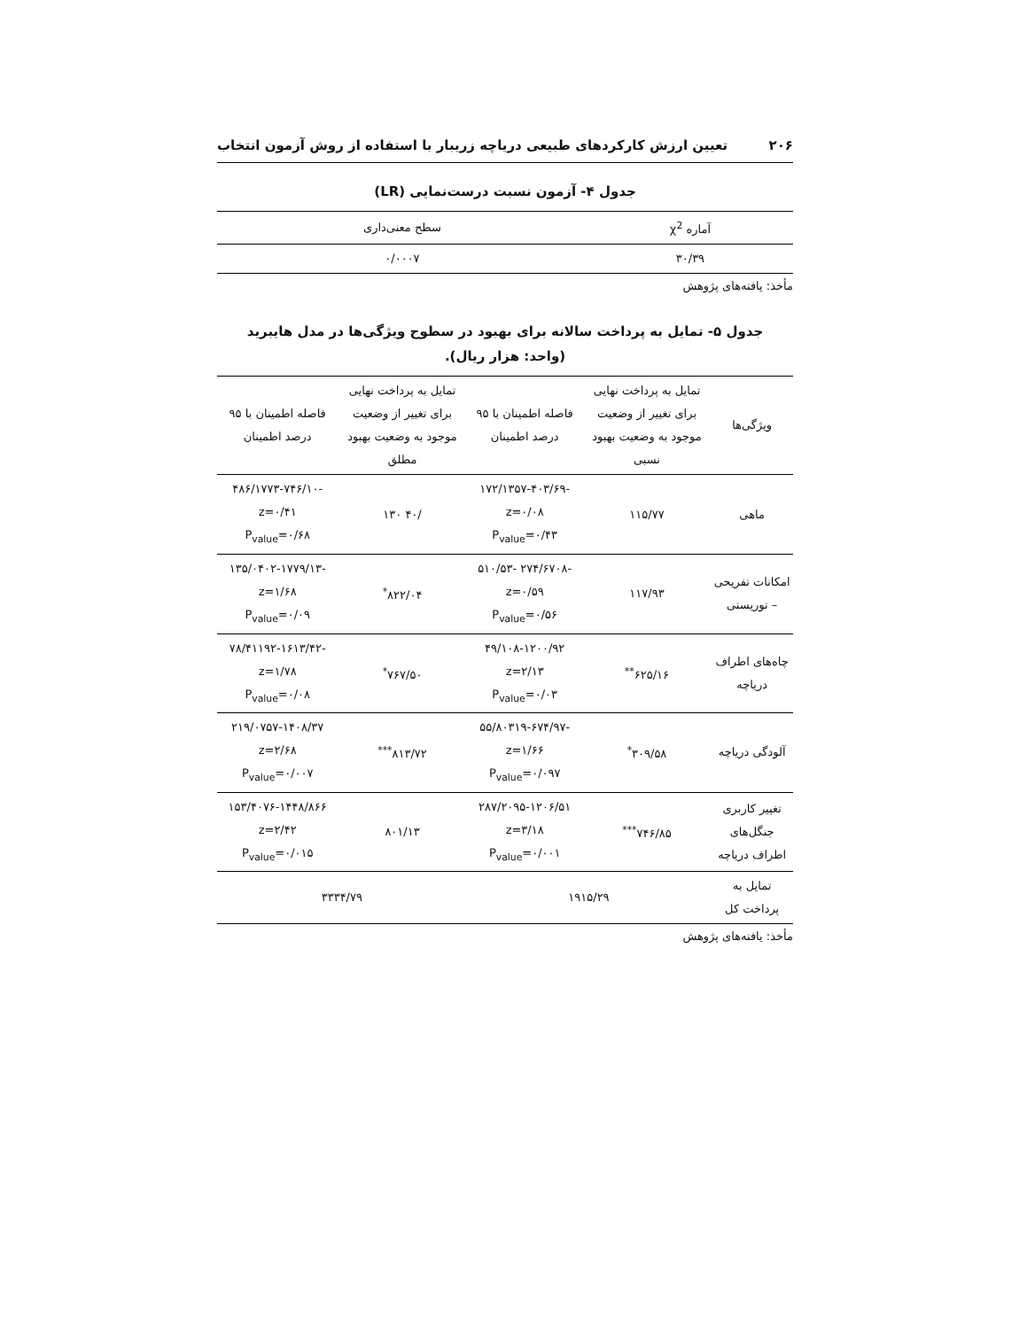۲۰۶ تعیین ارزش کارکردهای طبیعی دریاچه زریبار با استفاده از روش آزمون انتخاب
جدول ۴- آزمون نسبت درست‌نمایی (LR)
| آماره χ<sup>2</sup> | سطح معنی‌داری |
| --- | --- |
| ۳۰/۳۹ | ۰/۰۰۰۷ |
مأخذ: یافته‌های پژوهش
جدول ۵- تمایل به پرداخت سالانه برای بهبود در سطوح ویژگی‌ها در مدل هایبرید
(واحد: هزار ریال).
| ویژگی‌ها | تمایل به پرداخت نهایی برای تغییر از وضعیت موجود به وضعیت بهبود نسبی | فاصله اطمینان با ۹۵ درصد اطمینان | تمایل به پرداخت نهایی برای تغییر از وضعیت موجود به وضعیت بهبود مطلق | فاصله اطمینان با ۹۵ درصد اطمینان |
| --- | --- | --- | --- | --- |
| ماهی | ۱۱۵/۷۷ | -۱۷۲/۱۳۵۷-۴۰۳/۶۹ z=۰/۰۸ P<sub>value</sub>=۰/۴۳ | /۴۰ ۱۳۰ | -۴۸۶/۱۷۷۳-۷۴۶/۱۰ z=۰/۴۱ P<sub>value</sub>=۰/۶۸ |
| امکانات تفریحی – توریستی | ۱۱۷/۹۳ | -۲۷۴/۶۷۰۸ -۵۱۰/۵۳ z=۰/۵۹ P<sub>value</sub>=۰/۵۶ | ۸۲۲/۰۴<sup>*</sup> | -۱۳۵/۰۴۰۲-۱۷۷۹/۱۳ z=۱/۶۸ P<sub>value</sub>=۰/۰۹ |
| چاه‌های اطراف دریاچه | ۶۲۵/۱۶<sup>**</sup> | ۴۹/۱۰۸-۱۲۰۰/۹۲ z=۲/۱۳ P<sub>value</sub>=۰/۰۳ | ۷۶۷/۵۰<sup>*</sup> | -۷۸/۴۱۱۹۲-۱۶۱۳/۴۲ z=۱/۷۸ P<sub>value</sub>=۰/۰۸ |
| آلودگی دریاچه | ۳۰۹/۵۸<sup>*</sup> | -۵۵/۸۰۳۱۹-۶۷۴/۹۷ z=۱/۶۶ P<sub>value</sub>=۰/۰۹۷ | ۸۱۳/۷۲<sup>***</sup> | ۲۱۹/۰۷۵۷-۱۴۰۸/۳۷ z=۲/۶۸ P<sub>value</sub>=۰/۰۰۷ |
| تغییر کاربری جنگل‌های اطراف دریاچه | ۷۴۶/۸۵<sup>***</sup> | ۲۸۷/۲۰۹۵-۱۲۰۶/۵۱ z=۳/۱۸ P<sub>value</sub>=۰/۰۰۱ | ۸۰۱/۱۳ | ۱۵۳/۴۰۷۶-۱۴۴۸/۸۶۶ z=۲/۴۲ P<sub>value</sub>=۰/۰۱۵ |
| تمایل به پرداخت کل | ۱۹۱۵/۲۹ | | ۳۳۳۴/۷۹ | |
مأخذ: یافته‌های پژوهش